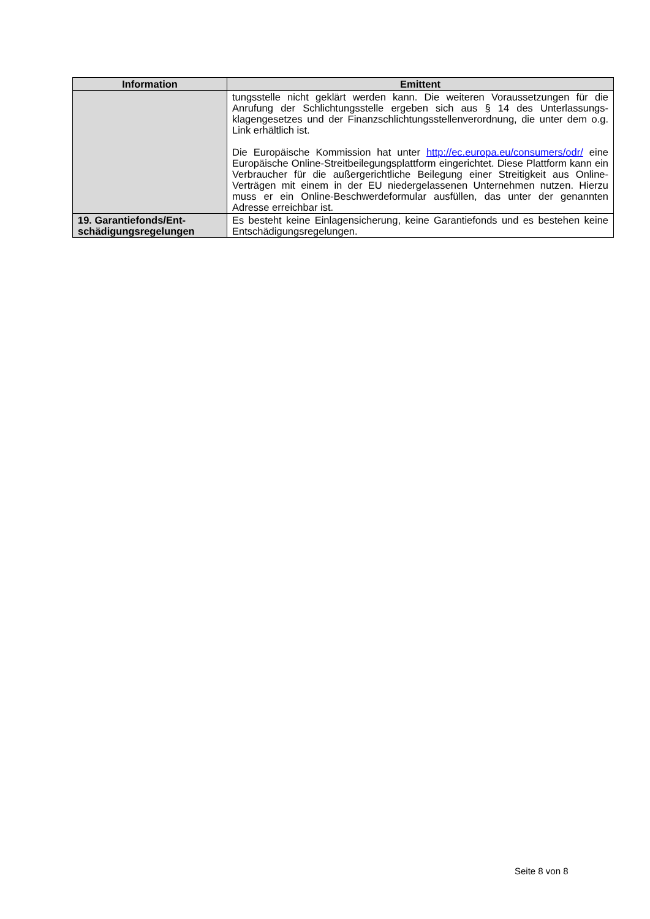| Information | Emittent |
| --- | --- |
| | tungsstelle nicht geklärt werden kann. Die weiteren Voraussetzungen für die Anrufung der Schlichtungsstelle ergeben sich aus § 14 des Unterlassungs­klagengesetzes und der Finanzschlichtungsstellenverordnung, die unter dem o.g. Link erhältlich ist. Die Europäische Kommission hat unter http://ec.europa.eu/consumers/odr/ eine Europäische Online-Streitbeilegungsplattform eingerichtet. Diese Platt­form kann ein Verbraucher für die außergerichtliche Beilegung einer Streitig­keit aus Online-Verträgen mit einem in der EU niedergelassenen Unterneh­men nutzen. Hierzu muss er ein Online-Beschwerdeformular ausfüllen, das unter der genannten Adresse erreichbar ist. |
| 19. Garantiefonds/Ent­schädigungsregelungen | Es besteht keine Einlagensicherung, keine Garantiefonds und es bestehen keine Entschädigungsregelungen. |
Seite 8 von 8